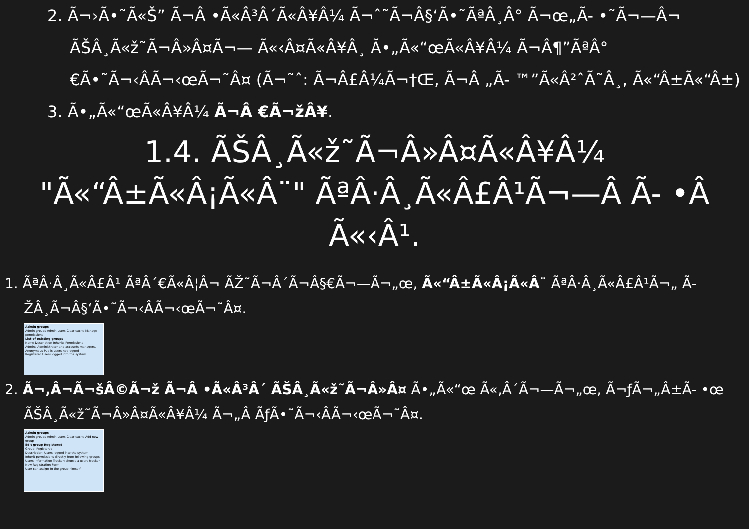2. Ã¬›Ã•˜Ã«Š” Ã¬Â •Ã«Â³Â´Ã«Â¥Â¼ Ã¬ˆ˜Ã¬Â§‘Ã•˜ÃªÂ¸Â° Ã¬œ„Ã- •˜Ã¬—Â¬ ÃŠÂ¸Ã«ž˜Ã¬Â»Â¤Ã¬— Ã«‹Â¤Ã«Â¥Â¸ Ã•„Ã«“œÃ«Â¥Â¼ Ã¬Â¶”ÃªÂ°€Ã•˜Ã¬‹ÂÃ¬‹œÃ¬˜Â¤ (Ã¬˜ˆ: Ã¬Â£Â¼Ã¬†Œ, Ã¬Â „Ã- ™”Ã«Â²ˆÃ˜Â¸, Ã«“Â±Ã«“Â±)
3. Ã•„Ã«“œÃ«Â¥Â¼ Ã¬Â €Ã¬žÂ¥.
1.4. ÃŠÂ¸Ã«ž˜Ã¬Â»Â¤Ã«Â¥Â¼ "Ã«“Â±Ã«Â¡Ã«Â¨" ÃªÂ·Â¸Ã«Â£Â¹Ã¬—Â Ã- •Â Ã«‹Â¹.
1. ÃªÂ·Â¸Ã«Â£Â¹ ÃªÂ´€Ã«Â¦Â¬ ÃŽ˜Ã¬Â´Ã¬Â§€Ã¬—Ã¬„œ, Ã«“Â±Ã«Â¡Ã«Â¨ ÃªÂ·Â¸Ã«Â£Â¹Ã¬„ Ã- ŽÂ¸Ã¬Â§‘Ã•˜Ã¬‹ÂÃ¬‹œÃ¬˜Â¤.
Admin groups
Admin groups Admin users Clear cache Manage permissions
List of existing groups
Name Description Inherits Permissions
Admins Administrator and accounts managers.
Anonymous Public users not logged
Registered Users logged into the system
2. Ã¬‚Â¬Ã¬šÂ©Ã¬ž Ã¬Â •Ã«Â³Â´ ÃŠÂ¸Ã«ž˜Ã¬Â»Â¤ Ã•„Ã«“œ Ã«‚Â´Ã¬—Ã¬„œ, Ã¬ƒÃ¬„Â±Ã- •œ ÃŠÂ¸Ã«ž˜Ã¬Â»Â¤Ã«Â¥Â¼ Ã¬„Â ÃƒÃ•˜Ã¬‹ÂÃ¬‹œÃ¬˜Â¤.
Admin groups
Admin groups Admin users Clear cache Add new group
Edit group Registered
Group: Registered
Description: Users logged into the system
Inherit permissions directly from following groups.
Users Information Tracker: choose a users tracker
New Registration Form
User can assign to the group himself